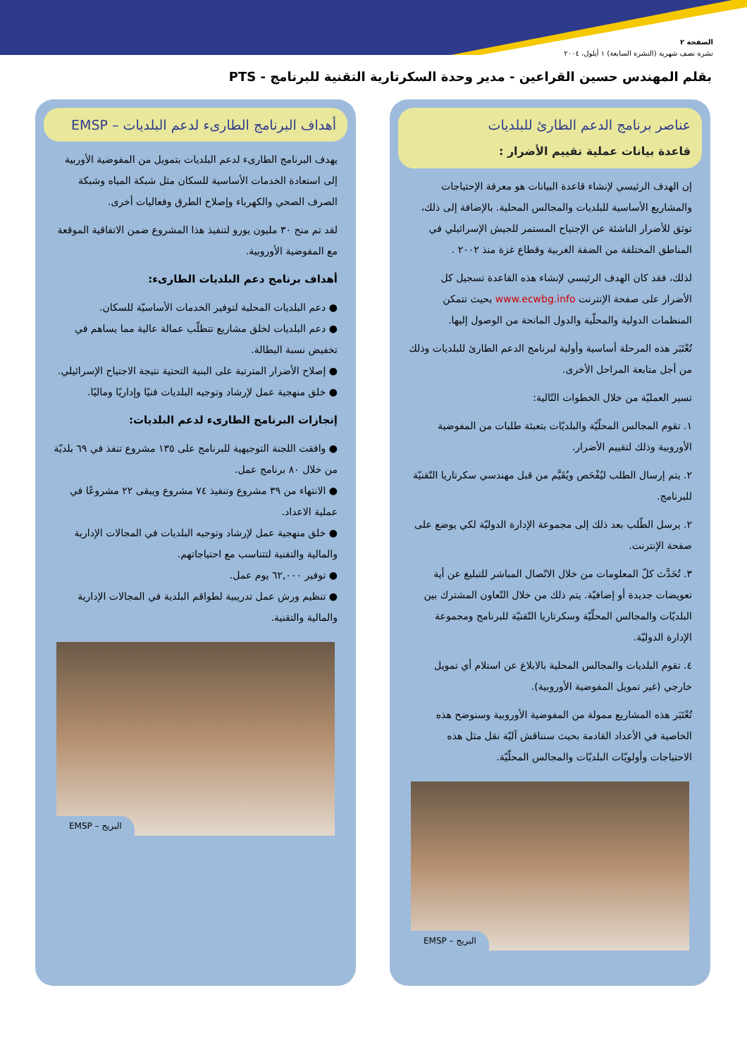الصفحة ٢
نشرة نصف شهرية (النشرة السابعة) ١ أيلول، ٢٠٠٤
بقلم المهندس حسين القراعين - مدير وحدة السكرتارية التقنية للبرنامج - PTS
عناصر برنامج الدعم الطارئ للبلديات
قاعدة بيانات عملية تقييم الأضرار :
إن الهدف الرئيسي لإنشاء قاعدة البيانات هو معرفة الإحتياجات والمشاريع الأساسية للبلديات والمجالس المحلية. بالإضافة إلى ذلك، توثق للأضرار الناشئة عن الإجتياح المستمر للجيش الإسرائيلي في المناطق المختلفة من الضفة الغربية وقطاع غزة منذ ٢٠٠٢ .
لذلك، فقد كان الهدف الرئيسي لإنشاء هذه القاعدة تسجيل كل الأضرار على صفحة الإنترنت www.ecwbg.info بحيث تتمكن المنظمات الدولية والمحلّية والدول المانحة من الوصول إليها.
تُعْتَبَر هذه المرحلة أساسية وأولية لبرنامج الدعم الطارئ للبلديات وذلك من أجل متابعة المراحل الأخرى.
تسير العمليّة من خلال الخطوات التّالية:
١. تقوم المجالس المحلّيّة والبلديّات بتعبئة طلبات من المفوضية الأوروبية وذلك لتقييم الأضرار.
٢. يتم إرسال الطلب ليُفْحَص ويُقَيَّم من قبل مهندسي سكرتاريا التّقنيّة للبرنامج.
٢. يرسل الطّلب بعد ذلك إلى مجموعة الإدارة الدوليّة لكي يوضع على صفحة الإنترنت.
٣. تُحَدَّث كلّ المعلومات من خلال الاتّصال المباشر للتبليغ عن أية تعويضات جديدة أو إضافيّة. يتم ذلك من خلال التّعاون المشترك بين البلديّات والمجالس المحلّيّة وسكرتاريا التّقنيّة للبرنامج ومجموعة الإدارة الدوليّة.
٤. تقوم البلديات والمجالس المحلية بالابلاغ عن استلام أي تمويل خارجي (غير تمويل المفوضية الأوروبية).
تُعْتَبَر هذه المشاريع ممولة من المفوضية الأوروبية وسنوضح هذه الخاصية في الأعداد القادمة بحيث سنناقش آليّة نقل مثل هذه الاحتياجات وأولويّات البلديّات والمجالس المحلّيّة.
البريج – EMSP
أهداف البرنامج الطارىء لدعم البلديات – EMSP
يهدف البرنامج الطارىء لدعم البلديات بتمويل من المفوضية الأوربية إلى استعادة الخدمات الأساسية للسكان مثل شبكة المياه وشبكة الصرف الصحي والكهرباء وإصلاح الطرق وفعاليات أخرى.
لقد تم منح ٣٠ مليون يورو لتنفيذ هذا المشروع ضمن الاتفاقية الموقعة مع المفوضية الأوروبية.
أهداف برنامج دعم البلديات الطارىء:
● دعم البلديات المحلية لتوفير الخدمات الأساسيّة للسكان.
● دعم البلديات لخلق مشاريع تتطلّب عمالة عالية مما يساهم في تخفيض نسبة البطالة.
● إصلاح الأضرار المترتبة على البنية التحتية نتيجة الاجتياح الإسرائيلي.
● خلق منهجية عمل لإرشاد وتوجيه البلديات فنيًا وإداريًا وماليًا.
إنجازات البرنامج الطارىء لدعم البلديات:
● وافقت اللجنة التوجيهية للبرنامج على ١٣٥ مشروع تنفذ في ٦٩ بلديّة من خلال ٨٠ برنامج عمل.
● الانتهاء من ٣٩ مشروع وتنفيذ ٧٤ مشروع ويبقى ٢٢ مشروعًا في عملية الاعداد.
● خلق منهجية عمل لإرشاد وتوجيه البلديات في المجالات الإدارية والمالية والتقنية لتتناسب مع احتياجاتهم.
● توفير ٦٢,٠٠٠ يوم عمل.
● تنظيم ورش عمل تدريبية لطواقم البلدية في المجالات الإدارية والمالية والتقنية.
البريج – EMSP